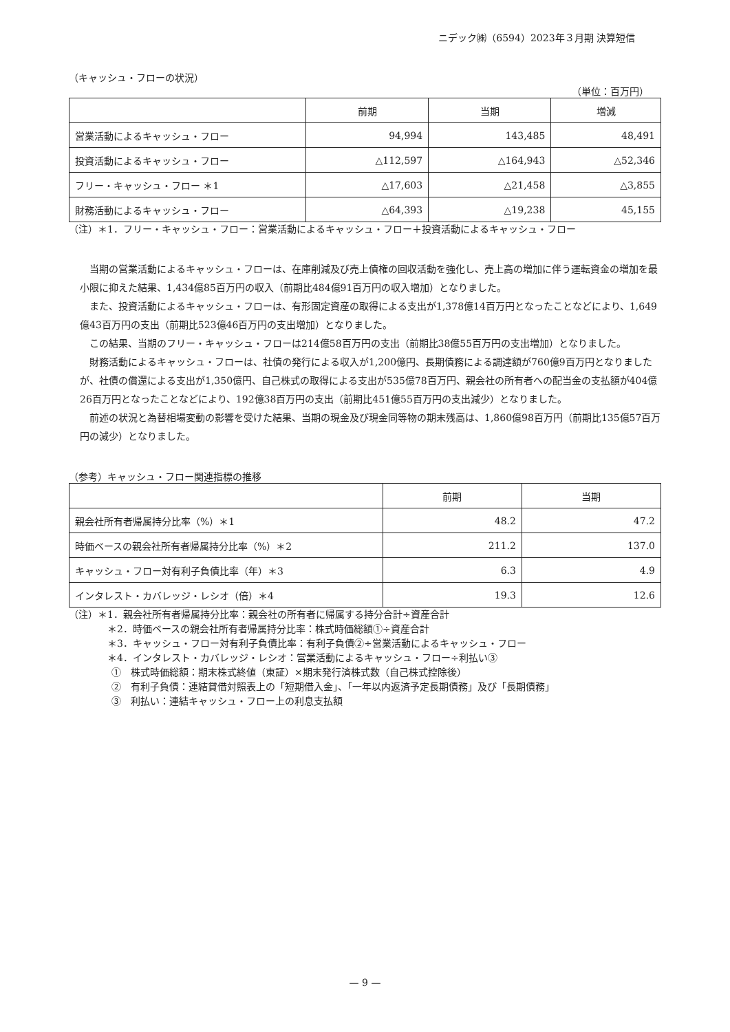ニデック㈱（6594）2023年３月期 決算短信
（キャッシュ・フローの状況）
（単位：百万円）
| | 前期 | 当期 | 増減 |
| --- | --- | --- | --- |
| 営業活動によるキャッシュ・フロー | 94,994 | 143,485 | 48,491 |
| 投資活動によるキャッシュ・フロー | △112,597 | △164,943 | △52,346 |
| フリー・キャッシュ・フロー ＊1 | △17,603 | △21,458 | △3,855 |
| 財務活動によるキャッシュ・フロー | △64,393 | △19,238 | 45,155 |
（注）＊1．フリー・キャッシュ・フロー：営業活動によるキャッシュ・フロー＋投資活動によるキャッシュ・フロー
当期の営業活動によるキャッシュ・フローは、在庫削減及び売上債権の回収活動を強化し、売上高の増加に伴う運転資金の増加を最小限に抑えた結果、1,434億85百万円の収入（前期比484億91百万円の収入増加）となりました。
また、投資活動によるキャッシュ・フローは、有形固定資産の取得による支出が1,378億14百万円となったことなどにより、1,649億43百万円の支出（前期比523億46百万円の支出増加）となりました。
この結果、当期のフリー・キャッシュ・フローは214億58百万円の支出（前期比38億55百万円の支出増加）となりました。
財務活動によるキャッシュ・フローは、社債の発行による収入が1,200億円、長期債務による調達額が760億9百万円となりましたが、社債の償還による支出が1,350億円、自己株式の取得による支出が535億78百万円、親会社の所有者への配当金の支払額が404億26百万円となったことなどにより、192億38百万円の支出（前期比451億55百万円の支出減少）となりました。
前述の状況と為替相場変動の影響を受けた結果、当期の現金及び現金同等物の期末残高は、1,860億98百万円（前期比135億57百万円の減少）となりました。
（参考）キャッシュ・フロー関連指標の推移
| | 前期 | 当期 |
| --- | --- | --- |
| 親会社所有者帰属持分比率（%）＊1 | 48.2 | 47.2 |
| 時価ベースの親会社所有者帰属持分比率（%）＊2 | 211.2 | 137.0 |
| キャッシュ・フロー対有利子負債比率（年）＊3 | 6.3 | 4.9 |
| インタレスト・カバレッジ・レシオ（倍）＊4 | 19.3 | 12.6 |
（注）＊1．親会社所有者帰属持分比率：親会社の所有者に帰属する持分合計÷資産合計
＊2．時価ベースの親会社所有者帰属持分比率：株式時価総額①÷資産合計
＊3．キャッシュ・フロー対有利子負債比率：有利子負債②÷営業活動によるキャッシュ・フロー
＊4．インタレスト・カバレッジ・レシオ：営業活動によるキャッシュ・フロー÷利払い③
①　株式時価総額：期末株式終値（東証）×期末発行済株式数（自己株式控除後）
②　有利子負債：連結貸借対照表上の「短期借入金」、「一年以内返済予定長期債務」及び「長期債務」
③　利払い：連結キャッシュ・フロー上の利息支払額
— 9 —